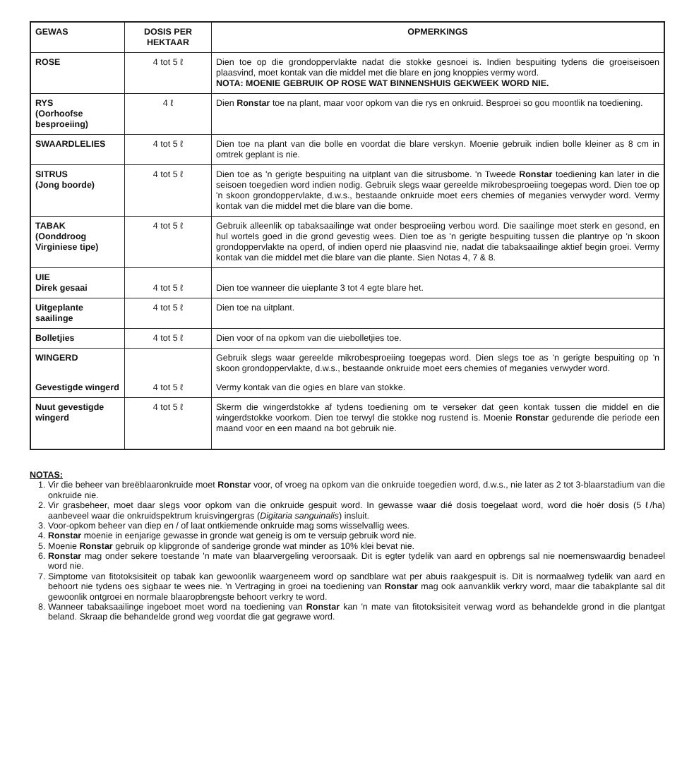| GEWAS | DOSIS PER HEKTAAR | OPMERKINGS |
| --- | --- | --- |
| ROSE | 4 tot 5 ℓ | Dien toe op die grondoppervlakte nadat die stokke gesnoei is. Indien bespuiting tydens die groeiseisoen plaasvind, moet kontak van die middel met die blare en jong knoppies vermy word. NOTA: MOENIE GEBRUIK OP ROSE WAT BINNENSHUIS GEKWEEK WORD NIE. |
| RYS (Oorhoofse besproeiing) | 4 ℓ | Dien Ronstar toe na plant, maar voor opkom van die rys en onkruid. Besproei so gou moontlik na toediening. |
| SWAARDLELIES | 4 tot 5 ℓ | Dien toe na plant van die bolle en voordat die blare verskyn. Moenie gebruik indien bolle kleiner as 8 cm in omtrek geplant is nie. |
| SITRUS (Jong boorde) | 4 tot 5 ℓ | Dien toe as 'n gerigte bespuiting na uitplant van die sitrusbome. 'n Tweede Ronstar toediening kan later in die seisoen toegedien word indien nodig. Gebruik slegs waar gereelde mikrobesproeiing toegepas word. Dien toe op 'n skoon grondoppervlakte, d.w.s., bestaande onkruide moet eers chemies of meganies verwyder word. Vermy kontak van die middel met die blare van die bome. |
| TABAK (Oonddroog Virginiese tipe) | 4 tot 5 ℓ | Gebruik alleenlik op tabaksaailinge wat onder besproeiing verbou word. Die saailinge moet sterk en gesond, en hul wortels goed in die grond gevestig wees. Dien toe as 'n gerigte bespuiting tussen die plantrye op 'n skoon grondoppervlakte na operd, of indien operd nie plaasvind nie, nadat die tabaksaailinge aktief begin groei. Vermy kontak van die middel met die blare van die plante. Sien Notas 4, 7 & 8. |
| UIE Direk gesaai | 4 tot 5 ℓ | Dien toe wanneer die uieplante 3 tot 4 egte blare het. |
| Uitgeplante saailinge | 4 tot 5 ℓ | Dien toe na uitplant. |
| Bolletjies | 4 tot 5 ℓ | Dien voor of na opkom van die uiebolletjies toe. |
| WINGERD | | Gebruik slegs waar gereelde mikrobesproeiing toegepas word. Dien slegs toe as 'n gerigte bespuiting op 'n skoon grondoppervlakte, d.w.s., bestaande onkruide moet eers chemies of meganies verwyder word. |
| Gevestigde wingerd | 4 tot 5 ℓ | Vermy kontak van die ogies en blare van stokke. |
| Nuut gevestigde wingerd | 4 tot 5 ℓ | Skerm die wingerdstokke af tydens toediening om te verseker dat geen kontak tussen die middel en die wingerdstokke voorkom. Dien toe terwyl die stokke nog rustend is. Moenie Ronstar gedurende die periode een maand voor en een maand na bot gebruik nie. |
NOTAS:
1. Vir die beheer van breëblaaronkruide moet Ronstar voor, of vroeg na opkom van die onkruide toegedien word, d.w.s., nie later as 2 tot 3-blaarstadium van die onkruide nie.
2. Vir grasbeheer, moet daar slegs voor opkom van die onkruide gespuit word. In gewasse waar dié dosis toegelaat word, word die hoër dosis (5 ℓ/ha) aanbeveel waar die onkruidspektrum kruisvingergras (Digitaria sanguinalis) insluit.
3. Voor-opkom beheer van diep en / of laat ontkiemende onkruide mag soms wisselvallig wees.
4. Ronstar moenie in eenjarige gewasse in gronde wat geneig is om te versuip gebruik word nie.
5. Moenie Ronstar gebruik op klipgronde of sanderige gronde wat minder as 10% klei bevat nie.
6. Ronstar mag onder sekere toestande 'n mate van blaarvergeling veroorsaak. Dit is egter tydelik van aard en opbrengs sal nie noemenswaardig benadeel word nie.
7. Simptome van fitotoksisiteit op tabak kan gewoonlik waargeneem word op sandblare wat per abuis raakgespuit is. Dit is normaalweg tydelik van aard en behoort nie tydens oes sigbaar te wees nie. 'n Vertraging in groei na toediening van Ronstar mag ook aanvanklik verkry word, maar die tabakplante sal dit gewoonlik ontgroei en normale blaaropbrengste behoort verkry te word.
8. Wanneer tabaksaailinge ingeboet moet word na toediening van Ronstar kan 'n mate van fitotoksisiteit verwag word as behandelde grond in die plantgat beland. Skraap die behandelde grond weg voordat die gat gegrawe word.